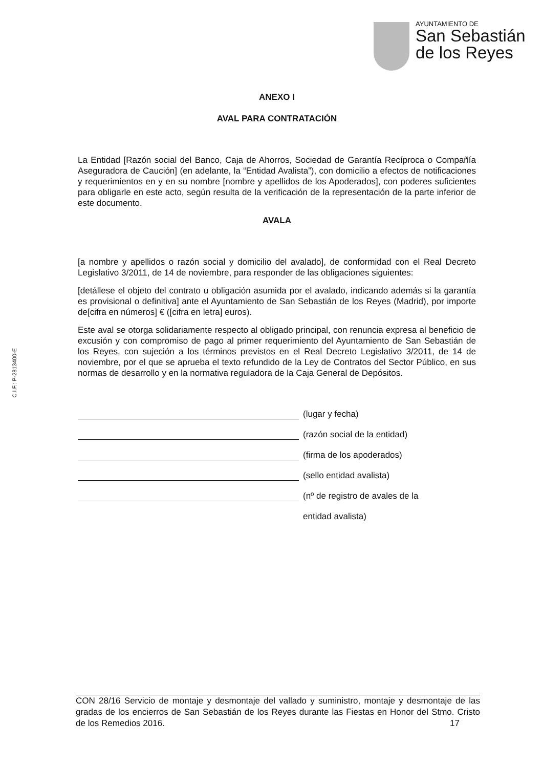AYUNTAMIENTO DE
San Sebastián
de los Reyes
ANEXO I
AVAL PARA CONTRATACIÓN
La Entidad [Razón social del Banco, Caja de Ahorros, Sociedad de Garantía Recíproca o Compañía Aseguradora de Caución] (en adelante, la “Entidad Avalista”), con domicilio a efectos de notificaciones y requerimientos en y en su nombre [nombre y apellidos de los Apoderados], con poderes suficientes para obligarle en este acto, según resulta de la verificación de la representación de la parte inferior de este documento.
AVALA
[a nombre y apellidos o razón social y domicilio del avalado], de conformidad con el Real Decreto Legislativo 3/2011, de 14 de noviembre, para responder de las obligaciones siguientes:
[detállese el objeto del contrato u obligación asumida por el avalado, indicando además si la garantía es provisional o definitiva] ante el Ayuntamiento de San Sebastián de los Reyes (Madrid), por importe de[cifra en números] € ([cifra en letra] euros).
Este aval se otorga solidariamente respecto al obligado principal, con renuncia expresa al beneficio de excusión y con compromiso de pago al primer requerimiento del Ayuntamiento de San Sebastián de los Reyes, con sujeción a los términos previstos en el Real Decreto Legislativo 3/2011, de 14 de noviembre, por el que se aprueba el texto refundido de la Ley de Contratos del Sector Público, en sus normas de desarrollo y en la normativa reguladora de la Caja General de Depósitos.
(lugar y fecha)
(razón social de la entidad)
(firma de los apoderados)
(sello entidad avalista)
(nº de registro de avales de la
entidad avalista)
C.I.F.: P-2813400-E
CON 28/16 Servicio de montaje y desmontaje del vallado y suministro, montaje y desmontaje de las gradas de los encierros de San Sebastián de los Reyes durante las Fiestas en Honor del Stmo. Cristo de los Remedios 2016. 17